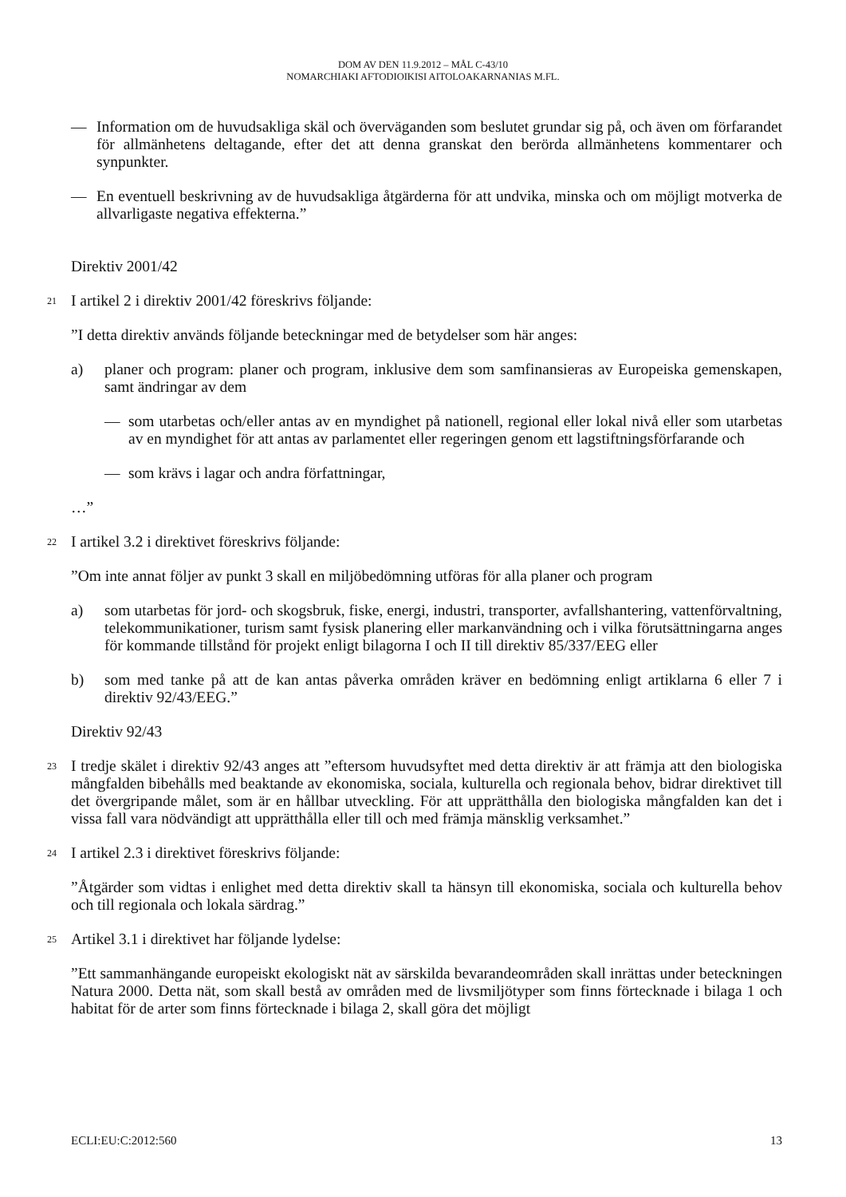DOM AV DEN 11.9.2012 – MÅL C-43/10
NOMARCHIAKI AFTODIOIKISI AITOLOAKARNANIAS M.FL.
— Information om de huvudsakliga skäl och överväganden som beslutet grundar sig på, och även om förfarandet för allmänhetens deltagande, efter det att denna granskat den berörda allmänhetens kommentarer och synpunkter.
— En eventuell beskrivning av de huvudsakliga åtgärderna för att undvika, minska och om möjligt motverka de allvarligaste negativa effekterna.”
Direktiv 2001/42
21 I artikel 2 i direktiv 2001/42 föreskrivs följande:
”I detta direktiv används följande beteckningar med de betydelser som här anges:
a) planer och program: planer och program, inklusive dem som samfinansieras av Europeiska gemenskapen, samt ändringar av dem
— som utarbetas och/eller antas av en myndighet på nationell, regional eller lokal nivå eller som utarbetas av en myndighet för att antas av parlamentet eller regeringen genom ett lagstiftningsförfarande och
— som krävs i lagar och andra författningar,
…”
22 I artikel 3.2 i direktivet föreskrivs följande:
”Om inte annat följer av punkt 3 skall en miljöbedömning utföras för alla planer och program
a) som utarbetas för jord- och skogsbruk, fiske, energi, industri, transporter, avfallshantering, vattenförvaltning, telekommunikationer, turism samt fysisk planering eller markanvändning och i vilka förutsättningarna anges för kommande tillstånd för projekt enligt bilagorna I och II till direktiv 85/337/EEG eller
b) som med tanke på att de kan antas påverka områden kräver en bedömning enligt artiklarna 6 eller 7 i direktiv 92/43/EEG.”
Direktiv 92/43
23 I tredje skälet i direktiv 92/43 anges att ”eftersom huvudsyftet med detta direktiv är att främja att den biologiska mångfalden bibehålls med beaktande av ekonomiska, sociala, kulturella och regionala behov, bidrar direktivet till det övergripande målet, som är en hållbar utveckling. För att upprätthålla den biologiska mångfalden kan det i vissa fall vara nödvändigt att upprätthålla eller till och med främja mänsklig verksamhet.”
24 I artikel 2.3 i direktivet föreskrivs följande:
”Åtgärder som vidtas i enlighet med detta direktiv skall ta hänsyn till ekonomiska, sociala och kulturella behov och till regionala och lokala särdrag.”
25 Artikel 3.1 i direktivet har följande lydelse:
”Ett sammanhängande europeiskt ekologiskt nät av särskilda bevarandeområden skall inrättas under beteckningen Natura 2000. Detta nät, som skall bestå av områden med de livsmiljötyper som finns förtecknade i bilaga 1 och habitat för de arter som finns förtecknade i bilaga 2, skall göra det möjligt
ECLI:EU:C:2012:560 13